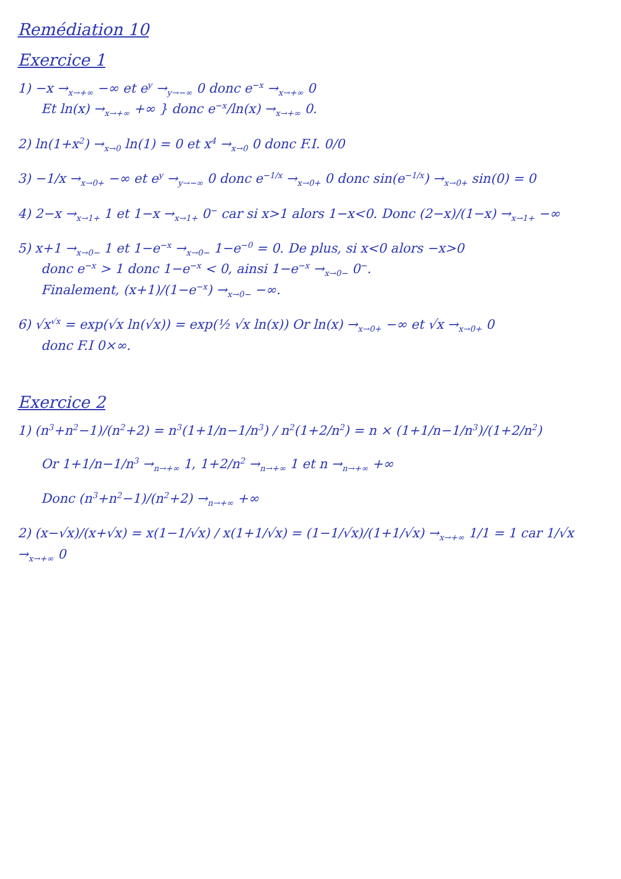Remédiation 10
Exercice 1
1) −x →<sub>x→+∞</sub> −∞ et e<sup>y</sup> →<sub>y→−∞</sub> 0 donc e<sup>−x</sup> →<sub>x→+∞</sub> 0
Et ln(x) →<sub>x→+∞</sub> +∞ } donc e<sup>−x</sup>/ln(x) →<sub>x→+∞</sub> 0.
2) ln(1+x<sup>2</sup>) →<sub>x→0</sub> ln(1) = 0 et x<sup>4</sup> →<sub>x→0</sub> 0 donc F.I. 0/0
3) −1/x →<sub>x→0+</sub> −∞ et e<sup>y</sup> →<sub>y→−∞</sub> 0 donc e<sup>−1/x</sup> →<sub>x→0+</sub> 0 donc sin(e<sup>−1/x</sup>) →<sub>x→0+</sub> sin(0) = 0
4) 2−x →<sub>x→1+</sub> 1 et 1−x →<sub>x→1+</sub> 0<sup>−</sup> car si x>1 alors 1−x<0. Donc (2−x)/(1−x) →<sub>x→1+</sub> −∞
5) x+1 →<sub>x→0−</sub> 1 et 1−e<sup>−x</sup> →<sub>x→0−</sub> 1−e<sup>−0</sup> = 0. De plus, si x<0 alors −x>0
donc e<sup>−x</sup> > 1 donc 1−e<sup>−x</sup> < 0, ainsi 1−e<sup>−x</sup> →<sub>x→0−</sub> 0<sup>−</sup>.
Finalement, (x+1)/(1−e<sup>−x</sup>) →<sub>x→0−</sub> −∞.
6) √x<sup>√x</sup> = exp(√x ln(√x)) = exp(½ √x ln(x)) Or ln(x) →<sub>x→0+</sub> −∞ et √x →<sub>x→0+</sub> 0
donc F.I 0×∞.
Exercice 2
1) (n<sup>3</sup>+n<sup>2</sup>−1)/(n<sup>2</sup>+2) = n<sup>3</sup>(1+1/n−1/n<sup>3</sup>) / n<sup>2</sup>(1+2/n<sup>2</sup>) = n × (1+1/n−1/n<sup>3</sup>)/(1+2/n<sup>2</sup>)
Or 1+1/n−1/n<sup>3</sup> →<sub>n→+∞</sub> 1, 1+2/n<sup>2</sup> →<sub>n→+∞</sub> 1 et n →<sub>n→+∞</sub> +∞
Donc (n<sup>3</sup>+n<sup>2</sup>−1)/(n<sup>2</sup>+2) →<sub>n→+∞</sub> +∞
2) (x−√x)/(x+√x) = x(1−1/√x) / x(1+1/√x) = (1−1/√x)/(1+1/√x) →<sub>x→+∞</sub> 1/1 = 1 car 1/√x →<sub>x→+∞</sub> 0